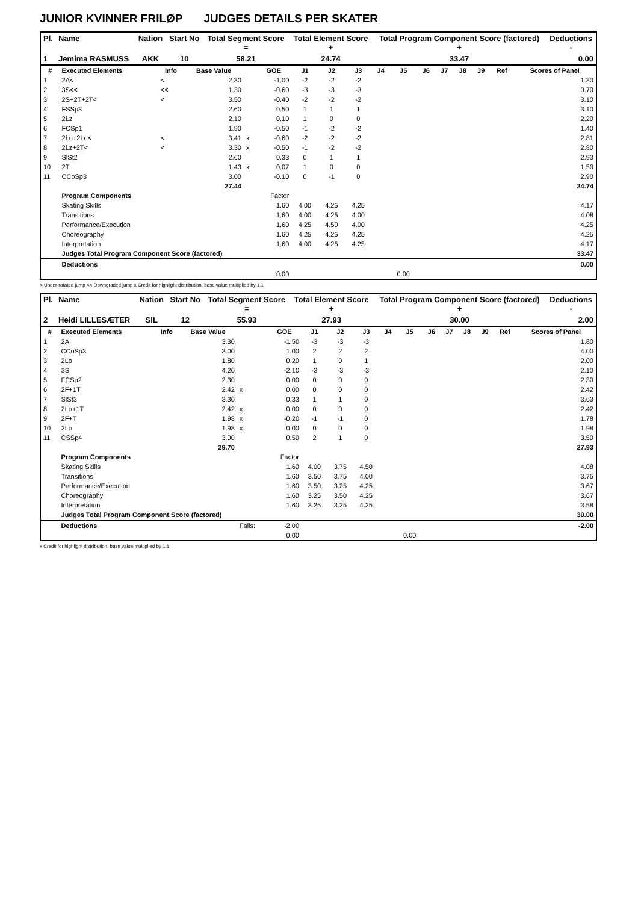JUNIOR KVINNER FRILØP JUDGES DETAILS PER SKATER
| Pl. | Name | Nation | Start No | Total Segment Score = | Total Element Score + | Total Program Component Score (factored) + | Deductions - |
| --- | --- | --- | --- | --- | --- | --- | --- |
| 1 | Jemima RASMUSS | AKK | 10 | 58.21 | 24.74 | 33.47 | 0.00 |
| # | Executed Elements | Info | Base Value | | GOE | J1 | J2 | J3 | J4 | J5 | J6 | J7 | J8 | J9 | Ref | Scores of Panel |
| --- | --- | --- | --- | --- | --- | --- | --- | --- | --- | --- | --- | --- | --- | --- | --- | --- |
| 1 | 2A< | < | 2.30 | | -1.00 | -2 | -2 | -2 | | | | | | | | 1.30 |
| 2 | 3S<< | << | 1.30 | | -0.60 | -3 | -3 | -3 | | | | | | | | 0.70 |
| 3 | 2S+2T+2T< | < | 3.50 | | -0.40 | -2 | -2 | -2 | | | | | | | | 3.10 |
| 4 | FSSp3 | | 2.60 | | 0.50 | 1 | 1 | 1 | | | | | | | | 3.10 |
| 5 | 2Lz | | 2.10 | | 0.10 | 1 | 0 | 0 | | | | | | | | 2.20 |
| 6 | FCSp1 | | 1.90 | | -0.50 | -1 | -2 | -2 | | | | | | | | 1.40 |
| 7 | 2Lo+2Lo< | < | 3.41 | x | -0.60 | -2 | -2 | -2 | | | | | | | | 2.81 |
| 8 | 2Lz+2T< | < | 3.30 | x | -0.50 | -1 | -2 | -2 | | | | | | | | 2.80 |
| 9 | SlSt2 | | 2.60 | | 0.33 | 0 | 1 | 1 | | | | | | | | 2.93 |
| 10 | 2T | | 1.43 | x | 0.07 | 1 | 0 | 0 | | | | | | | | 1.50 |
| 11 | CCoSp3 | | 3.00 | | -0.10 | 0 | -1 | 0 | | | | | | | | 2.90 |
| | | | 27.44 | | | | | | | | | | | | | 24.74 |
| | Program Components | | | | Factor | | | | | | | | | | | |
| | Skating Skills | | | | 1.60 | 4.00 | 4.25 | 4.25 | | | | | | | | 4.17 |
| | Transitions | | | | 1.60 | 4.00 | 4.25 | 4.00 | | | | | | | | 4.08 |
| | Performance/Execution | | | | 1.60 | 4.25 | 4.50 | 4.00 | | | | | | | | 4.25 |
| | Choreography | | | | 1.60 | 4.25 | 4.25 | 4.25 | | | | | | | | 4.25 |
| | Interpretation | | | | 1.60 | 4.00 | 4.25 | 4.25 | | | | | | | | 4.17 |
| | Judges Total Program Component Score (factored) | | | | | | | | | | | | | | | 33.47 |
| | Deductions | | | | | | | | | | | | | | | 0.00 |
| | | | | | 0.00 | | | | | 0.00 | | | | | | |
< Under-rotated jump << Downgraded jump x Credit for highlight distribution, base value multiplied by 1.1
| Pl. | Name | Nation | Start No | Total Segment Score = | Total Element Score + | Total Program Component Score (factored) + | Deductions - |
| --- | --- | --- | --- | --- | --- | --- | --- |
| 2 | Heidi LILLESÆTER | SIL | 12 | 55.93 | 27.93 | 30.00 | 2.00 |
| # | Executed Elements | Info | Base Value | | GOE | J1 | J2 | J3 | J4 | J5 | J6 | J7 | J8 | J9 | Ref | Scores of Panel |
| --- | --- | --- | --- | --- | --- | --- | --- | --- | --- | --- | --- | --- | --- | --- | --- | --- |
| 1 | 2A | | 3.30 | | -1.50 | -3 | -3 | -3 | | | | | | | | 1.80 |
| 2 | CCoSp3 | | 3.00 | | 1.00 | 2 | 2 | 2 | | | | | | | | 4.00 |
| 3 | 2Lo | | 1.80 | | 0.20 | 1 | 0 | 1 | | | | | | | | 2.00 |
| 4 | 3S | | 4.20 | | -2.10 | -3 | -3 | -3 | | | | | | | | 2.10 |
| 5 | FCSp2 | | 2.30 | | 0.00 | 0 | 0 | 0 | | | | | | | | 2.30 |
| 6 | 2F+1T | | 2.42 | x | 0.00 | 0 | 0 | 0 | | | | | | | | 2.42 |
| 7 | SlSt3 | | 3.30 | | 0.33 | 1 | 1 | 0 | | | | | | | | 3.63 |
| 8 | 2Lo+1T | | 2.42 | x | 0.00 | 0 | 0 | 0 | | | | | | | | 2.42 |
| 9 | 2F+T | | 1.98 | x | -0.20 | -1 | -1 | 0 | | | | | | | | 1.78 |
| 10 | 2Lo | | 1.98 | x | 0.00 | 0 | 0 | 0 | | | | | | | | 1.98 |
| 11 | CSSp4 | | 3.00 | | 0.50 | 2 | 1 | 0 | | | | | | | | 3.50 |
| | | | 29.70 | | | | | | | | | | | | | 27.93 |
| | Program Components | | | | Factor | | | | | | | | | | | |
| | Skating Skills | | | | 1.60 | 4.00 | 3.75 | 4.50 | | | | | | | | 4.08 |
| | Transitions | | | | 1.60 | 3.50 | 3.75 | 4.00 | | | | | | | | 3.75 |
| | Performance/Execution | | | | 1.60 | 3.50 | 3.25 | 4.25 | | | | | | | | 3.67 |
| | Choreography | | | | 1.60 | 3.25 | 3.50 | 4.25 | | | | | | | | 3.67 |
| | Interpretation | | | | 1.60 | 3.25 | 3.25 | 4.25 | | | | | | | | 3.58 |
| | Judges Total Program Component Score (factored) | | | | | | | | | | | | | | | 30.00 |
| | Deductions | | | Falls: | -2.00 | | | | | | | | | | | -2.00 |
| | | | | | 0.00 | | | | | 0.00 | | | | | | |
x Credit for highlight distribution, base value multiplied by 1.1